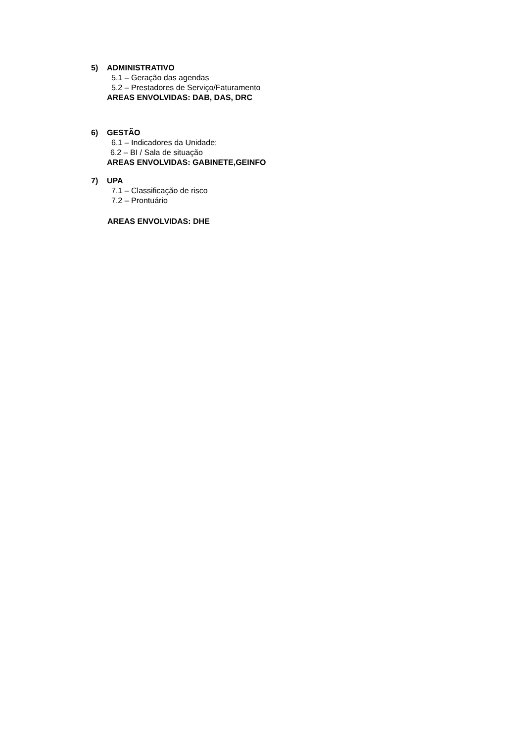5) ADMINISTRATIVO
5.1 – Geração das agendas
5.2 – Prestadores de Serviço/Faturamento
AREAS ENVOLVIDAS: DAB, DAS, DRC
6) GESTÃO
6.1 – Indicadores da Unidade;
6.2 – BI / Sala de situação
AREAS ENVOLVIDAS: GABINETE,GEINFO
7) UPA
7.1 – Classificação de risco
7.2 – Prontuário
AREAS ENVOLVIDAS: DHE